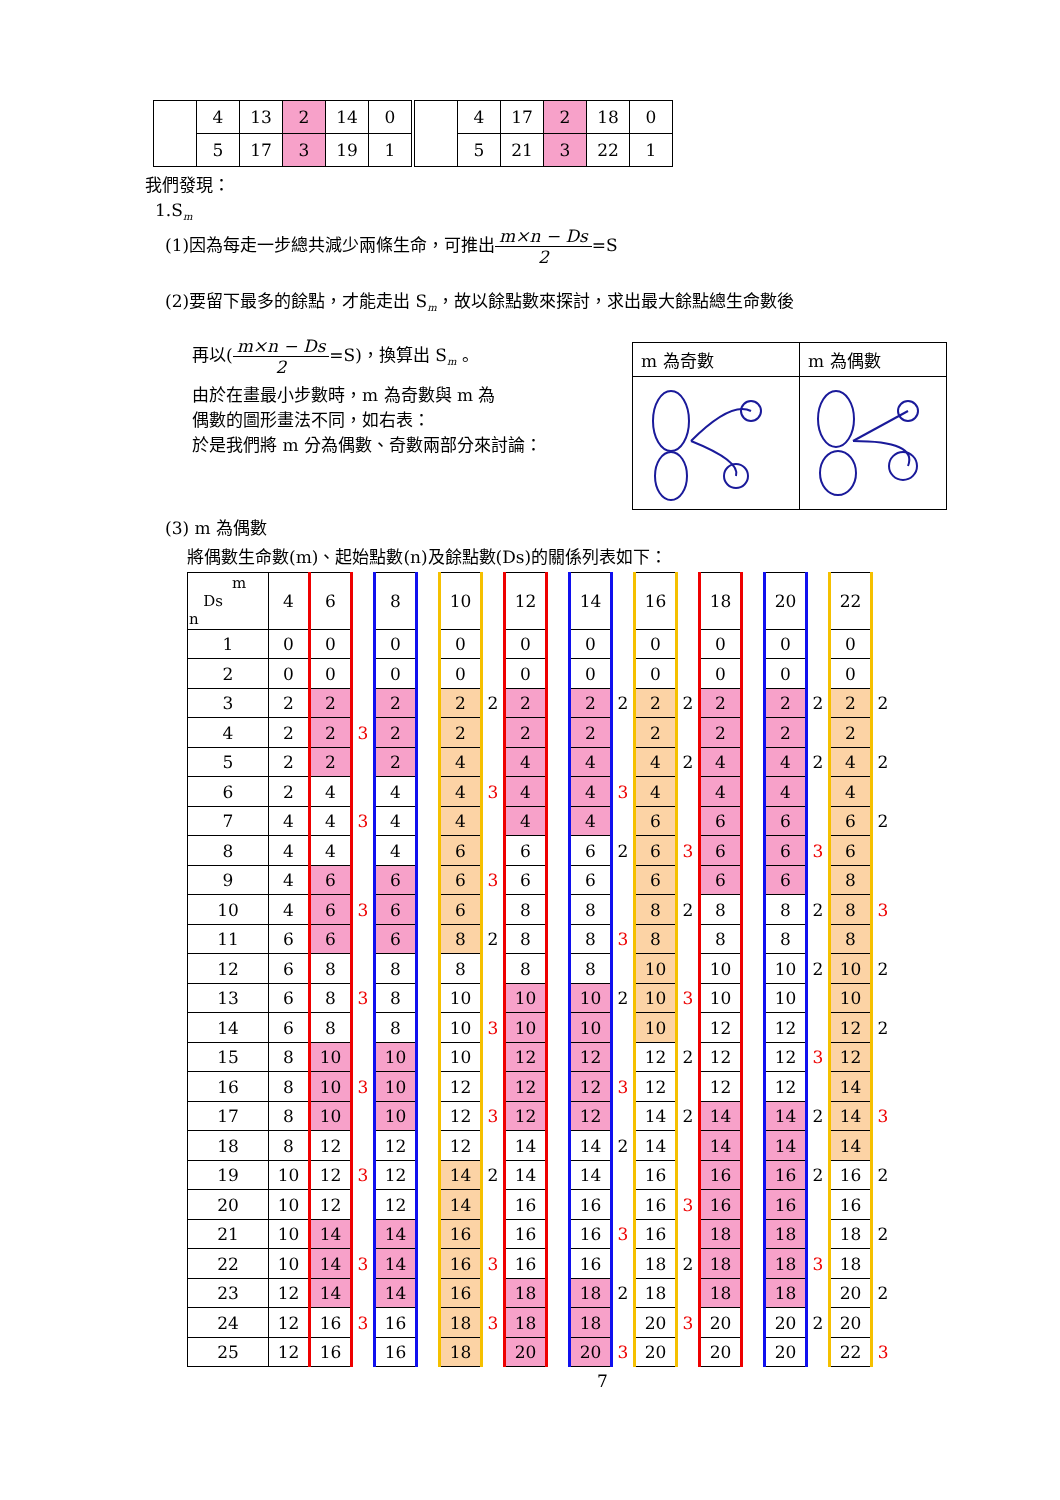| | 4 | 13 | 2 | 14 | 0 | | 4 | 17 | 2 | 18 | 0 |
| | 5 | 17 | 3 | 19 | 1 | | 5 | 21 | 3 | 22 | 1 |
我們發現：
1.S<sub>m</sub>
(1)因為每走一步總共減少兩條生命，可推出m×n − Ds 2=S
(2)要留下最多的餘點，才能走出 S<sub>m</sub>，故以餘點數來探討，求出最大餘點總生命數後
再以(m×n − Ds 2=S)，換算出 S<sub>m</sub> 。
由於在畫最小步數時，m 為奇數與 m 為
偶數的圖形畫法不同，如右表：
於是我們將 m 分為偶數、奇數兩部分來討論：
| m 為奇數 | m 為偶數 |
| --- | --- |
(3) m 為偶數
將偶數生命數(m)、起始點數(n)及餘點數(Ds)的關係列表如下：
| m Ds n | 4 | 6 | | 8 | | 10 | | 12 | | 14 | | 16 | | 18 | | 20 | | 22 | |
| 1 | 0 | 0 | | 0 | | 0 | | 0 | | 0 | | 0 | | 0 | | 0 | | 0 | |
| 2 | 0 | 0 | | 0 | | 0 | | 0 | | 0 | | 0 | | 0 | | 0 | | 0 | |
| 3 | 2 | 2 | | 2 | | 2 | 2 | 2 | | 2 | 2 | 2 | 2 | 2 | | 2 | 2 | 2 | 2 |
| 4 | 2 | 2 | 3 | 2 | | 2 | | 2 | | 2 | | 2 | | 2 | | 2 | | 2 | |
| 5 | 2 | 2 | | 2 | | 4 | | 4 | | 4 | | 4 | 2 | 4 | | 4 | 2 | 4 | 2 |
| 6 | 2 | 4 | | 4 | | 4 | 3 | 4 | | 4 | 3 | 4 | | 4 | | 4 | | 4 | |
| 7 | 4 | 4 | 3 | 4 | | 4 | | 4 | | 4 | | 6 | | 6 | | 6 | | 6 | 2 |
| 8 | 4 | 4 | | 4 | | 6 | | 6 | | 6 | 2 | 6 | 3 | 6 | | 6 | 3 | 6 | |
| 9 | 4 | 6 | | 6 | | 6 | 3 | 6 | | 6 | | 6 | | 6 | | 6 | | 8 | |
| 10 | 4 | 6 | 3 | 6 | | 6 | | 8 | | 8 | | 8 | 2 | 8 | | 8 | 2 | 8 | 3 |
| 11 | 6 | 6 | | 6 | | 8 | 2 | 8 | | 8 | 3 | 8 | | 8 | | 8 | | 8 | |
| 12 | 6 | 8 | | 8 | | 8 | | 8 | | 8 | | 10 | | 10 | | 10 | 2 | 10 | 2 |
| 13 | 6 | 8 | 3 | 8 | | 10 | | 10 | | 10 | 2 | 10 | 3 | 10 | | 10 | | 10 | |
| 14 | 6 | 8 | | 8 | | 10 | 3 | 10 | | 10 | | 10 | | 12 | | 12 | | 12 | 2 |
| 15 | 8 | 10 | | 10 | | 10 | | 12 | | 12 | | 12 | 2 | 12 | | 12 | 3 | 12 | |
| 16 | 8 | 10 | 3 | 10 | | 12 | | 12 | | 12 | 3 | 12 | | 12 | | 12 | | 14 | |
| 17 | 8 | 10 | | 10 | | 12 | 3 | 12 | | 12 | | 14 | 2 | 14 | | 14 | 2 | 14 | 3 |
| 18 | 8 | 12 | | 12 | | 12 | | 14 | | 14 | 2 | 14 | | 14 | | 14 | | 14 | |
| 19 | 10 | 12 | 3 | 12 | | 14 | 2 | 14 | | 14 | | 16 | | 16 | | 16 | 2 | 16 | 2 |
| 20 | 10 | 12 | | 12 | | 14 | | 16 | | 16 | | 16 | 3 | 16 | | 16 | | 16 | |
| 21 | 10 | 14 | | 14 | | 16 | | 16 | | 16 | 3 | 16 | | 18 | | 18 | | 18 | 2 |
| 22 | 10 | 14 | 3 | 14 | | 16 | 3 | 16 | | 16 | | 18 | 2 | 18 | | 18 | 3 | 18 | |
| 23 | 12 | 14 | | 14 | | 16 | | 18 | | 18 | 2 | 18 | | 18 | | 18 | | 20 | 2 |
| 24 | 12 | 16 | 3 | 16 | | 18 | 3 | 18 | | 18 | | 20 | 3 | 20 | | 20 | 2 | 20 | |
| 25 | 12 | 16 | | 16 | | 18 | | 20 | | 20 | 3 | 20 | | 20 | | 20 | | 22 | 3 |
7